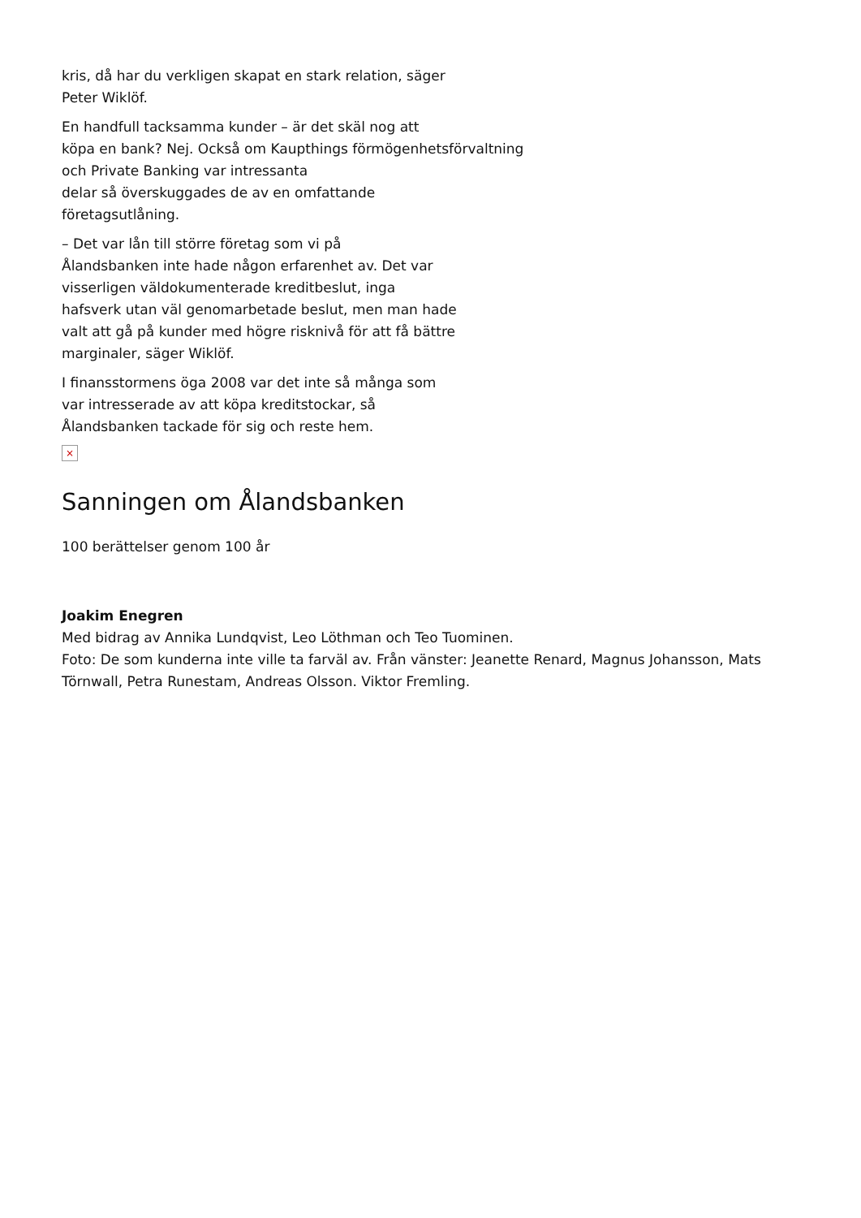kris, då har du verkligen skapat en stark relation, säger
Peter Wiklöf.
En handfull tacksamma kunder – är det skäl nog att
köpa en bank? Nej. Också om Kaupthings förmögenhetsförvaltning
och Private Banking var intressanta
delar så överskuggades de av en omfattande
företagsutlåning.
– Det var lån till större företag som vi på
Ålandsbanken inte hade någon erfarenhet av. Det var
visserligen väldokumenterade kreditbeslut, inga
hafsverk utan väl genomarbetade beslut, men man hade
valt att gå på kunder med högre risknivå för att få bättre
marginaler, säger Wiklöf.
I finansstormens öga 2008 var det inte så många som
var intresserade av att köpa kreditstockar, så
Ålandsbanken tackade för sig och reste hem.
×
Sanningen om Ålandsbanken
100 berättelser genom 100 år
Joakim Enegren
Med bidrag av Annika Lundqvist, Leo Löthman och Teo Tuominen.
Foto: De som kunderna inte ville ta farväl av. Från vänster: Jeanette Renard, Magnus Johansson, Mats Törnwall, Petra Runestam, Andreas Olsson. Viktor Fremling.